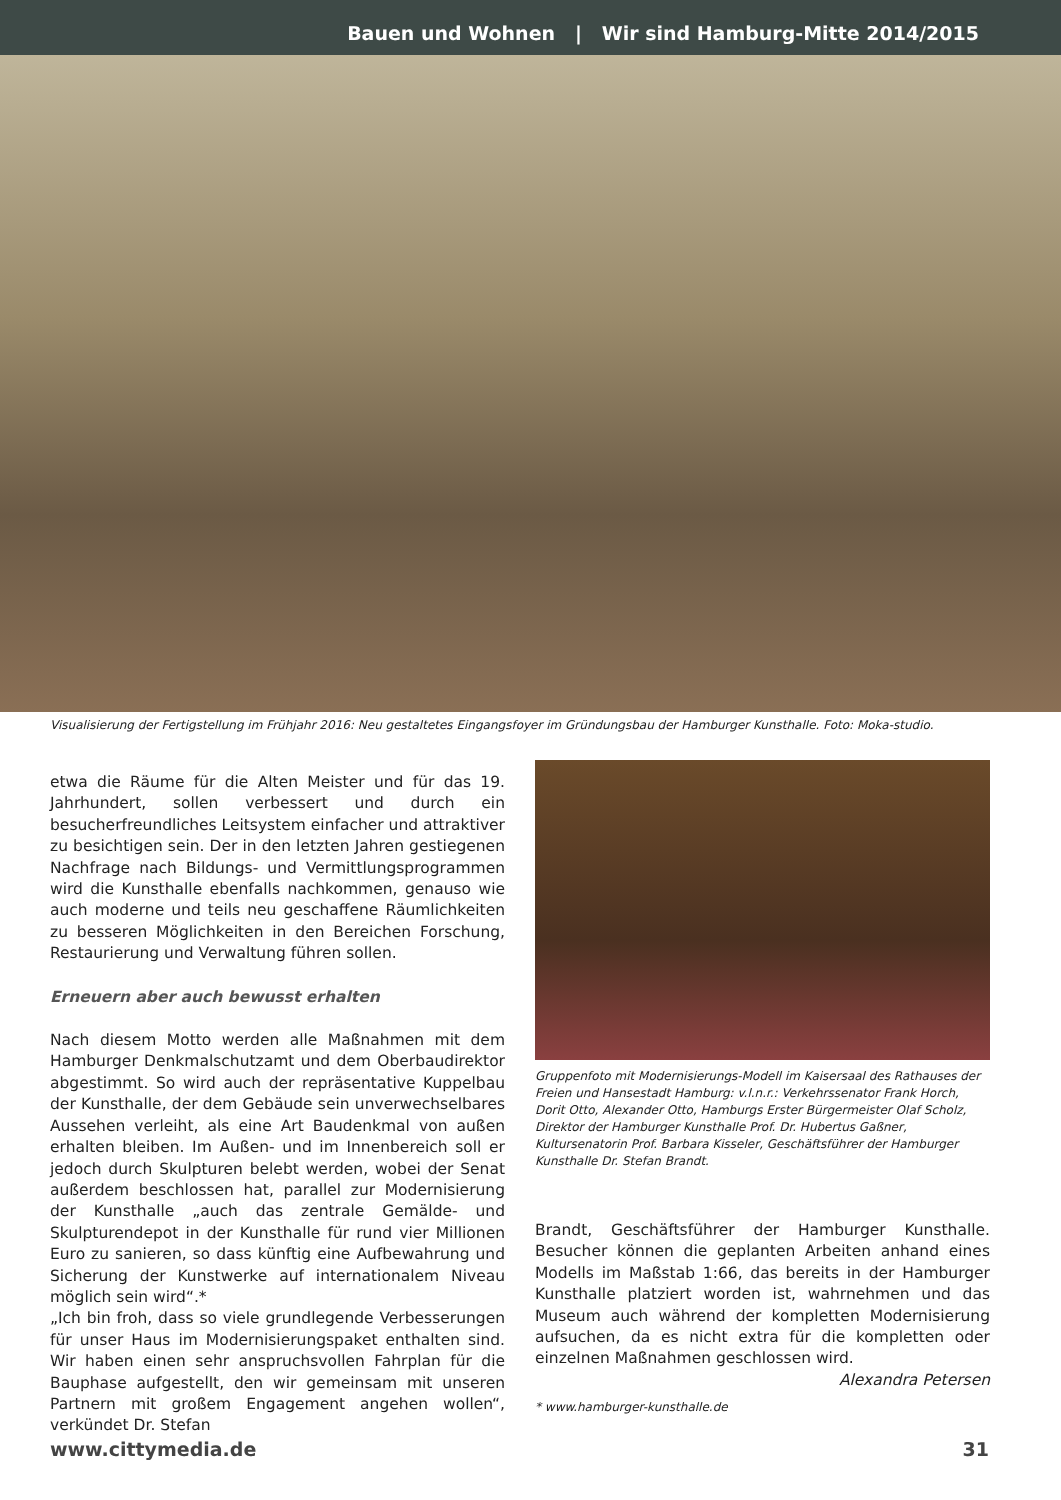Bauen und Wohnen | Wir sind Hamburg-Mitte 2014/2015
Visualisierung der Fertigstellung im Frühjahr 2016: Neu gestaltetes Eingangsfoyer im Gründungsbau der Hamburger Kunsthalle. Foto: Moka-studio.
etwa die Räume für die Alten Meister und für das 19. Jahrhundert, sollen verbessert und durch ein besucherfreundliches Leitsystem einfacher und attraktiver zu besichtigen sein. Der in den letzten Jahren gestiegenen Nachfrage nach Bildungs- und Vermittlungsprogrammen wird die Kunsthalle ebenfalls nachkommen, genauso wie auch moderne und teils neu geschaffene Räumlichkeiten zu besseren Möglichkeiten in den Bereichen Forschung, Restaurierung und Verwaltung führen sollen.
Erneuern aber auch bewusst erhalten
Nach diesem Motto werden alle Maßnahmen mit dem Hamburger Denkmalschutzamt und dem Oberbaudirektor abgestimmt. So wird auch der repräsentative Kuppelbau der Kunsthalle, der dem Gebäude sein unverwechselbares Aussehen verleiht, als eine Art Baudenkmal von außen erhalten bleiben. Im Außen- und im Innenbereich soll er jedoch durch Skulpturen belebt werden, wobei der Senat außerdem beschlossen hat, parallel zur Modernisierung der Kunsthalle „auch das zentrale Gemälde- und Skulpturendepot in der Kunsthalle für rund vier Millionen Euro zu sanieren, so dass künftig eine Aufbewahrung und Sicherung der Kunstwerke auf internationalem Niveau möglich sein wird“.*
„Ich bin froh, dass so viele grundlegende Verbesserungen für unser Haus im Modernisierungspaket enthalten sind. Wir haben einen sehr anspruchsvollen Fahrplan für die Bauphase aufgestellt, den wir gemeinsam mit unseren Partnern mit großem Engagement angehen wollen“, verkündet Dr. Stefan
Gruppenfoto mit Modernisierungs-Modell im Kaisersaal des Rathauses der Freien und Hansestadt Hamburg: v.l.n.r.: Verkehrssenator Frank Horch, Dorit Otto, Alexander Otto, Hamburgs Erster Bürgermeister Olaf Scholz, Direktor der Hamburger Kunsthalle Prof. Dr. Hubertus Gaßner, Kultursenatorin Prof. Barbara Kisseler, Geschäftsführer der Hamburger Kunsthalle Dr. Stefan Brandt.
Brandt, Geschäftsführer der Hamburger Kunsthalle. Besucher können die geplanten Arbeiten anhand eines Modells im Maßstab 1:66, das bereits in der Hamburger Kunsthalle platziert worden ist, wahrnehmen und das Museum auch während der kompletten Modernisierung aufsuchen, da es nicht extra für die kompletten oder einzelnen Maßnahmen geschlossen wird.
Alexandra Petersen
* www.hamburger-kunsthalle.de
www.cittymedia.de 31